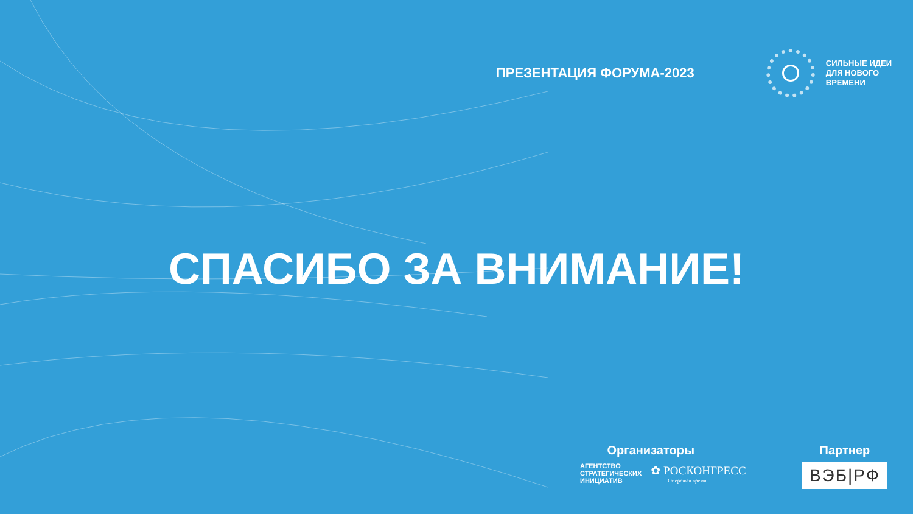ПРЕЗЕНТАЦИЯ ФОРУМА-2023
СИЛЬНЫЕ ИДЕИ
ДЛЯ НОВОГО
ВРЕМЕНИ
СПАСИБО ЗА ВНИМАНИЕ!
Организаторы
АГЕНТСТВО
СТРАТЕГИЧЕСКИХ
ИНИЦИАТИВ
✿ РОСКОНГРЕСС
Опережая время
Партнер
ВЭБ|РФ